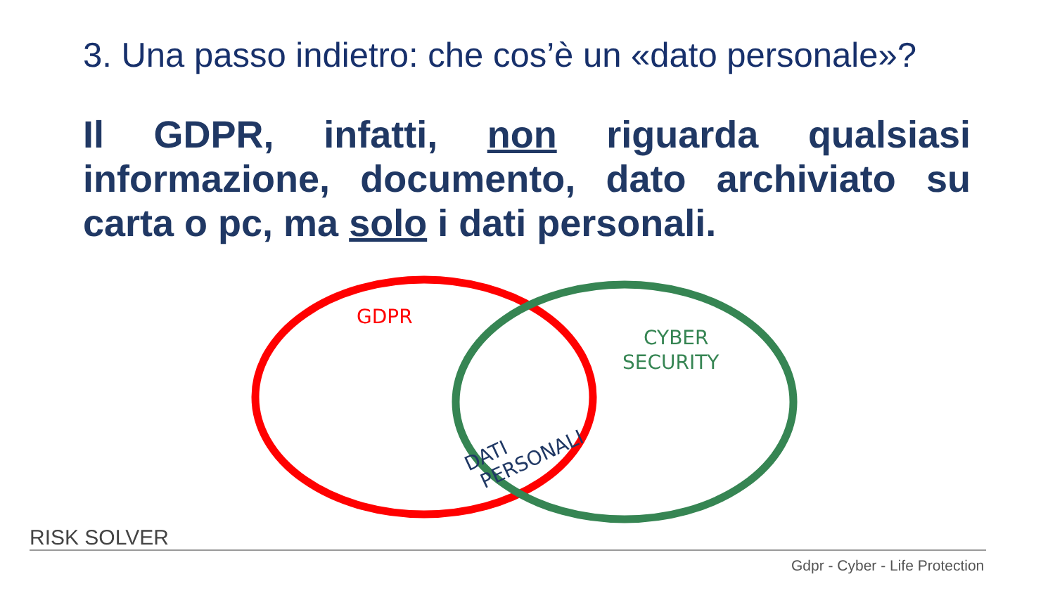3. Una passo indietro: che cos’è un «dato personale»?
Il GDPR, infatti, non riguarda qualsiasi informazione, documento, dato archiviato su carta o pc, ma solo i dati personali.
GDPR
CYBER
SECURITY
DATI
PERSONALI
RISK SOLVER
Gdpr - Cyber - Life Protection